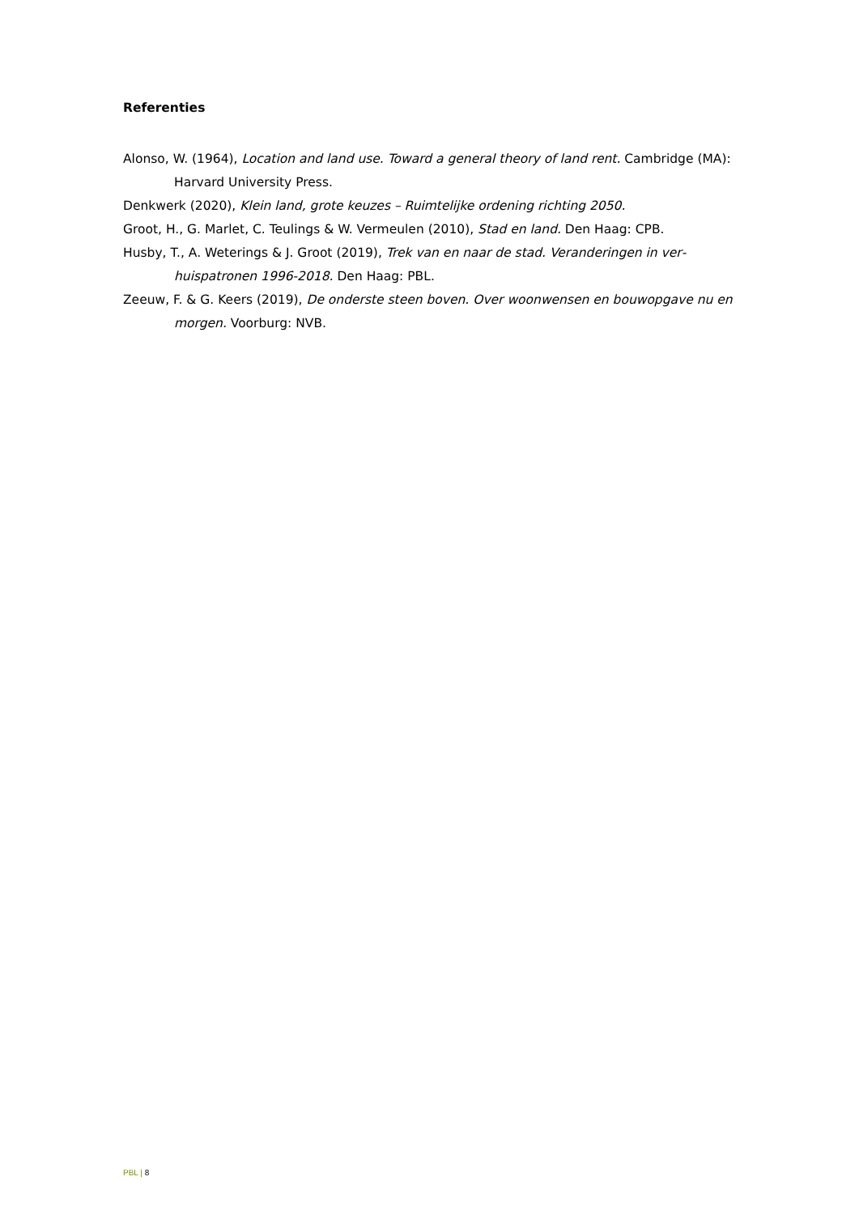Referenties
Alonso, W. (1964), Location and land use. Toward a general theory of land rent. Cambridge (MA): Harvard University Press.
Denkwerk (2020), Klein land, grote keuzes – Ruimtelijke ordening richting 2050.
Groot, H., G. Marlet, C. Teulings & W. Vermeulen (2010), Stad en land. Den Haag: CPB.
Husby, T., A. Weterings & J. Groot (2019), Trek van en naar de stad. Veranderingen in ver­huispatronen 1996-2018. Den Haag: PBL.
Zeeuw, F. & G. Keers (2019), De onderste steen boven. Over woonwensen en bouwopgave nu en morgen. Voorburg: NVB.
PBL | 8